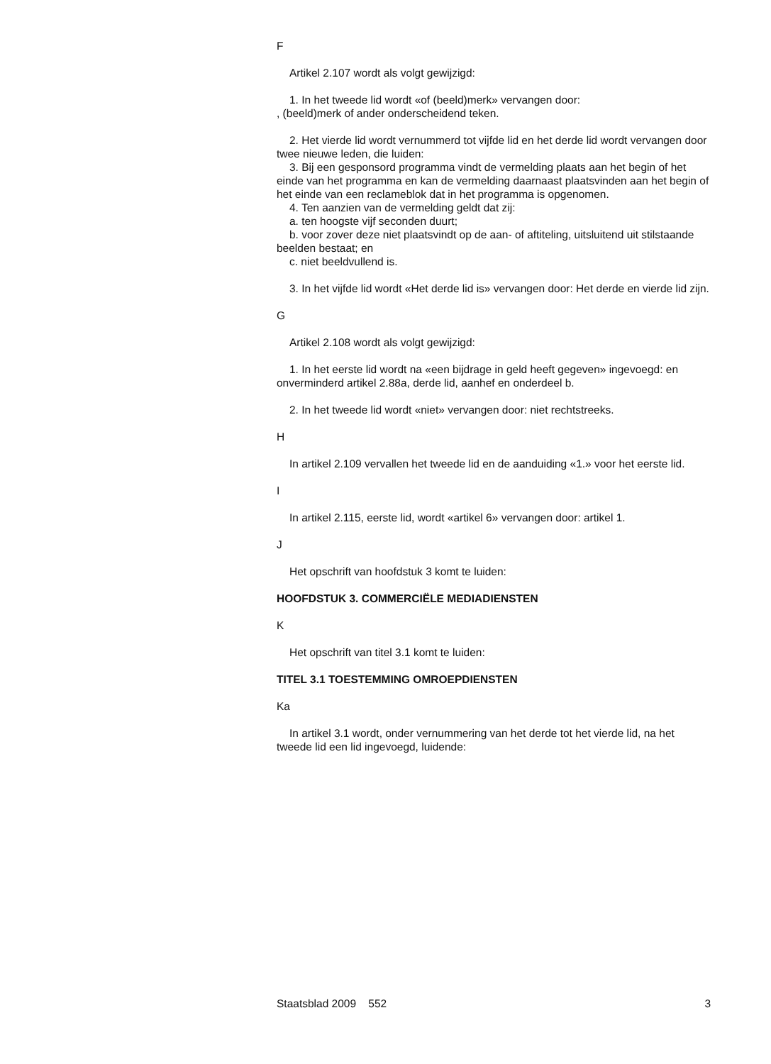F
Artikel 2.107 wordt als volgt gewijzigd:
1. In het tweede lid wordt «of (beeld)merk» vervangen door:
, (beeld)merk of ander onderscheidend teken.
2. Het vierde lid wordt vernummerd tot vijfde lid en het derde lid wordt vervangen door twee nieuwe leden, die luiden:
3. Bij een gesponsord programma vindt de vermelding plaats aan het begin of het einde van het programma en kan de vermelding daarnaast plaatsvinden aan het begin of het einde van een reclameblok dat in het programma is opgenomen.
4. Ten aanzien van de vermelding geldt dat zij:
a. ten hoogste vijf seconden duurt;
b. voor zover deze niet plaatsvindt op de aan- of aftiteling, uitsluitend uit stilstaande beelden bestaat; en
c. niet beeldvullend is.
3. In het vijfde lid wordt «Het derde lid is» vervangen door: Het derde en vierde lid zijn.
G
Artikel 2.108 wordt als volgt gewijzigd:
1. In het eerste lid wordt na «een bijdrage in geld heeft gegeven» ingevoegd: en onverminderd artikel 2.88a, derde lid, aanhef en onderdeel b.
2. In het tweede lid wordt «niet» vervangen door: niet rechtstreeks.
H
In artikel 2.109 vervallen het tweede lid en de aanduiding «1.» voor het eerste lid.
I
In artikel 2.115, eerste lid, wordt «artikel 6» vervangen door: artikel 1.
J
Het opschrift van hoofdstuk 3 komt te luiden:
HOOFDSTUK 3. COMMERCIËLE MEDIADIENSTEN
K
Het opschrift van titel 3.1 komt te luiden:
TITEL 3.1 TOESTEMMING OMROEPDIENSTEN
Ka
In artikel 3.1 wordt, onder vernummering van het derde tot het vierde lid, na het tweede lid een lid ingevoegd, luidende:
Staatsblad 2009 552 3